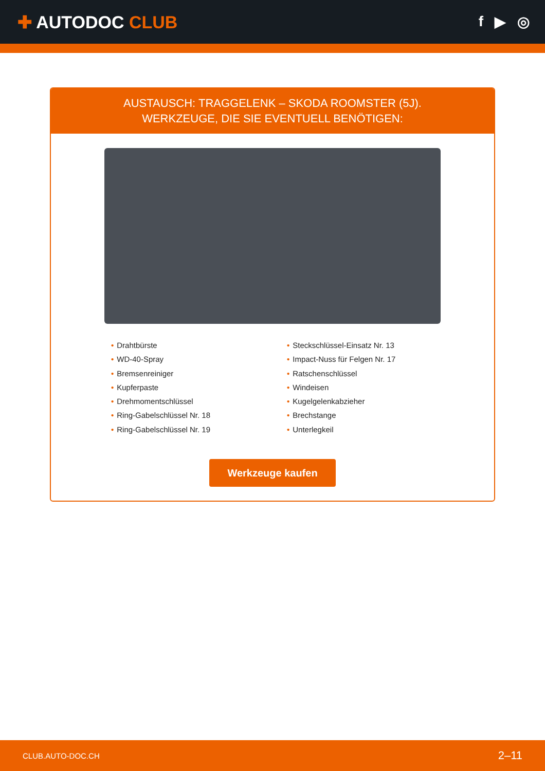✚ AUTODOC CLUB
f ▶ ◎
AUSTAUSCH: TRAGGELENK – SKODA ROOMSTER (5J).
WERKZEUGE, DIE SIE EVENTUELL BENÖTIGEN:
• Drahtbürste
• WD-40-Spray
• Bremsenreiniger
• Kupferpaste
• Drehmomentschlüssel
• Ring-Gabelschlüssel Nr. 18
• Ring-Gabelschlüssel Nr. 19
• Steckschlüssel-Einsatz Nr. 13
• Impact-Nuss für Felgen Nr. 17
• Ratschenschlüssel
• Windeisen
• Kugelgelenkabzieher
• Brechstange
• Unterlegkeil
Werkzeuge kaufen
CLUB.AUTO-DOC.CH 2–11